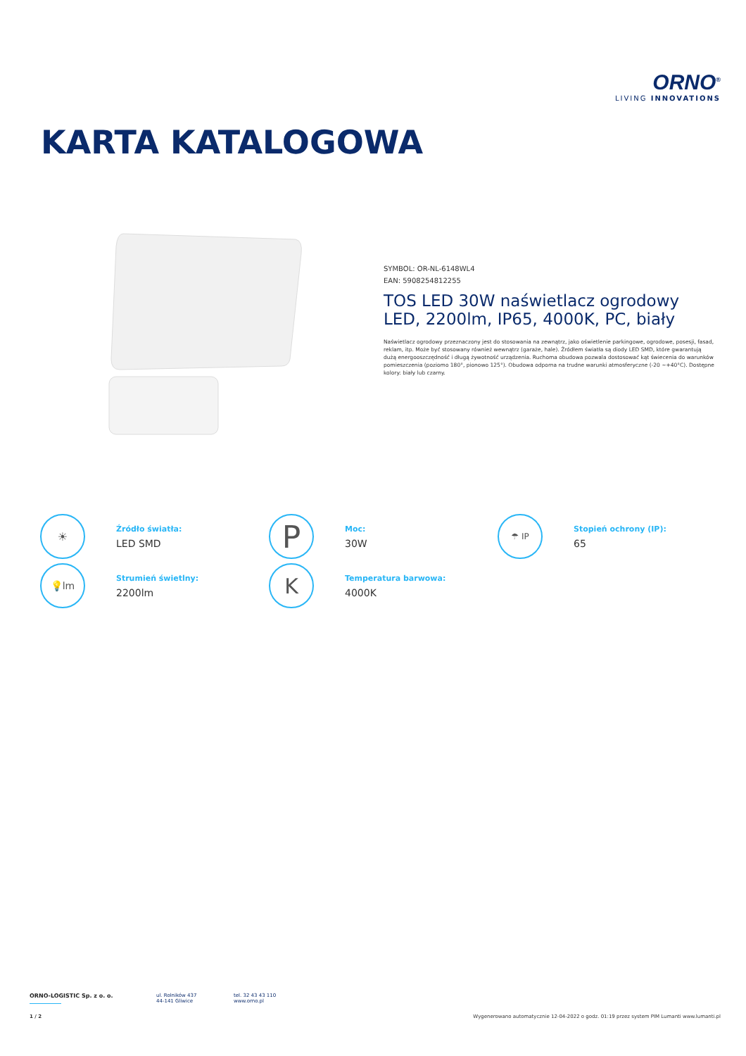ORNO<sup>®</sup>
LIVING INNOVATIONS
KARTA KATALOGOWA
SYMBOL: OR-NL-6148WL4
EAN: 5908254812255
TOS LED 30W naświetlacz ogrodowy LED, 2200lm, IP65, 4000K, PC, biały
Naświetlacz ogrodowy przeznaczony jest do stosowania na zewnątrz, jako oświetlenie parkingowe, ogrodowe, posesji, fasad, reklam, itp. Może być stosowany również wewnątrz (garaże, hale). Źródłem światła są diody LED SMD, które gwarantują dużą energooszczędność i długą żywotność urządzenia. Ruchoma obudowa pozwala dostosować kąt świecenia do warunków pomieszczenia (poziomo 180°, pionowo 125°). Obudowa odporna na trudne warunki atmosferyczne (-20 ~+40°C). Dostępne kolory: biały lub czarny.
☀
Źródło światła:
LED SMD
P
Moc:
30W
☂ IP
Stopień ochrony (IP):
65
💡lm
Strumień świetlny:
2200lm
K
Temperatura barwowa:
4000K
ORNO-LOGISTIC Sp. z o. o. ul. Rolników 437
44-141 Gliwice
tel. 32 43 43 110
www.orno.pl
1 / 2 Wygenerowano automatycznie 12-04-2022 o godz. 01:19 przez system PIM Lumanti www.lumanti.pl